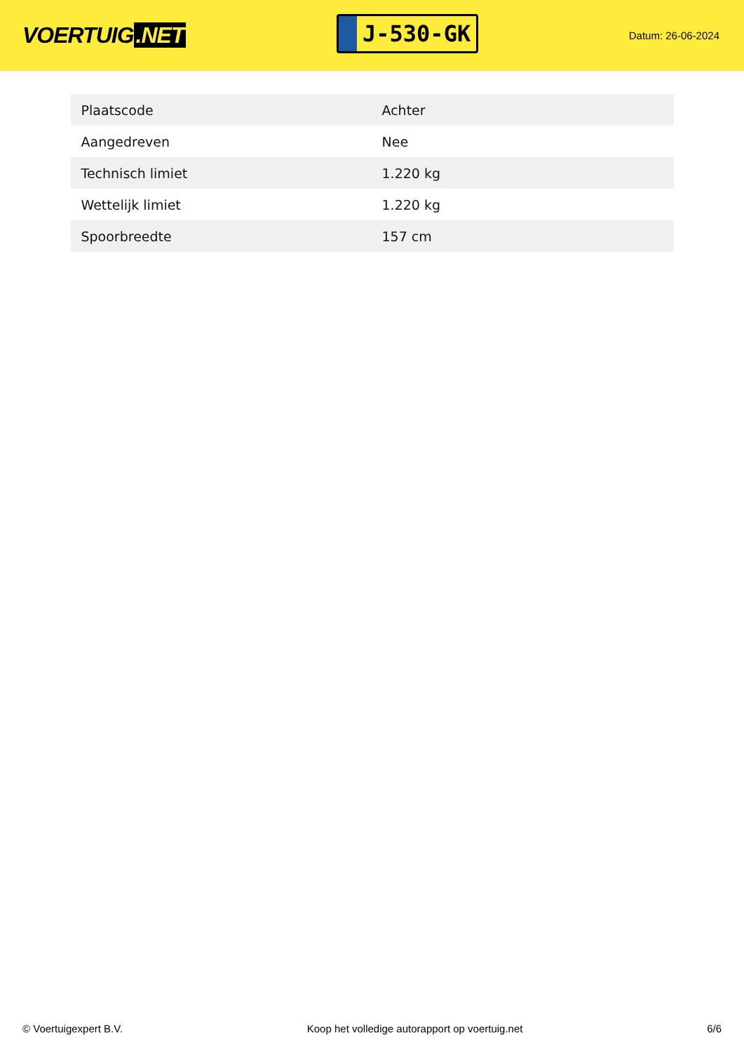VOERTUIG.NET
J-530-GK
Datum: 26-06-2024
| Plaatscode | Achter |
| Aangedreven | Nee |
| Technisch limiet | 1.220 kg |
| Wettelijk limiet | 1.220 kg |
| Spoorbreedte | 157 cm |
© Voertuigexpert B.V. Koop het volledige autorapport op voertuig.net 6/6